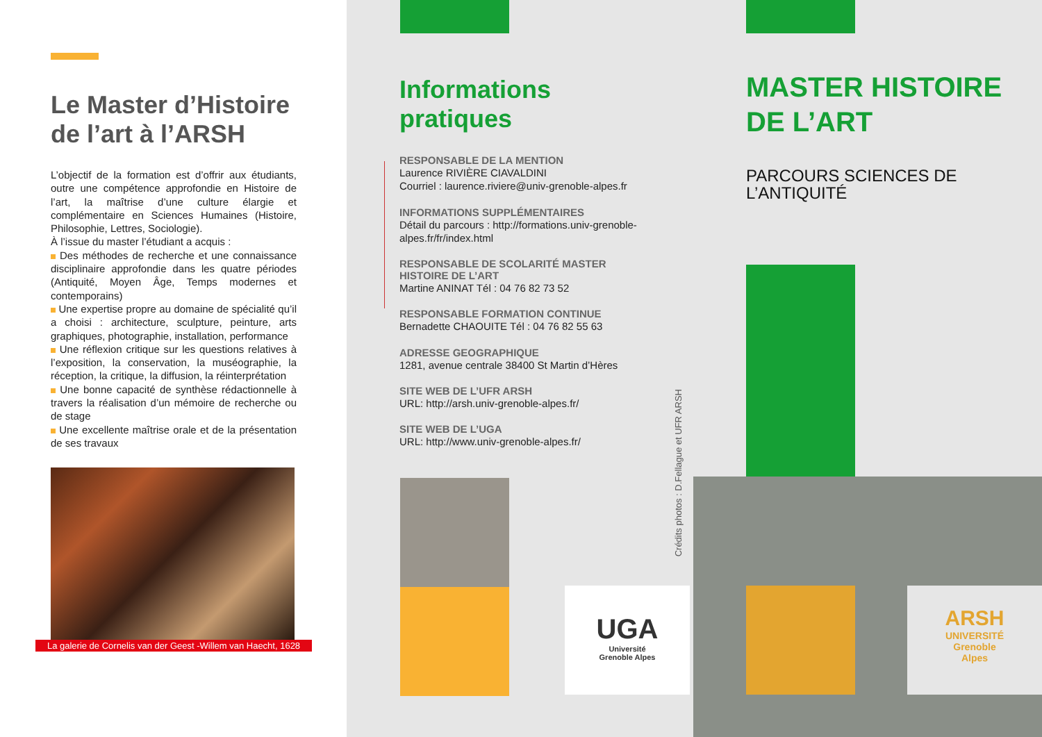Le Master d’Histoire de l’art à l’ARSH
L’objectif de la formation est d’offrir aux étudiants, outre une compétence approfondie en Histoire de l’art, la maîtrise d’une culture élargie et complémentaire en Sciences Humaines (Histoire, Philosophie, Lettres, Sociologie).
À l’issue du master l’étudiant a acquis :
Des méthodes de recherche et une connaissance disciplinaire approfondie dans les quatre périodes (Antiquité, Moyen Âge, Temps modernes et contemporains)
Une expertise propre au domaine de spécialité qu’il a choisi : architecture, sculpture, peinture, arts graphiques, photographie, installation, performance
Une réflexion critique sur les questions relatives à l’exposition, la conservation, la muséographie, la réception, la critique, la diffusion, la réinterprétation
Une bonne capacité de synthèse rédactionnelle à travers la réalisation d’un mémoire de recherche ou de stage
Une excellente maîtrise orale et de la présentation de ses travaux
La galerie de Cornelis van der Geest -Willem van Haecht, 1628
Informations pratiques
RESPONSABLE DE LA MENTION
Laurence RIVIÈRE CIAVALDINI
Courriel : laurence.riviere@univ-grenoble-alpes.fr
INFORMATIONS SUPPLÉMENTAIRES
Détail du parcours : http://formations.univ-grenoble-alpes.fr/fr/index.html
RESPONSABLE DE SCOLARITÉ MASTER HISTOIRE DE L’ART
Martine ANINAT Tél : 04 76 82 73 52
RESPONSABLE FORMATION CONTINUE
Bernadette CHAOUITE Tél : 04 76 82 55 63
ADRESSE GEOGRAPHIQUE
1281, avenue centrale 38400 St Martin d’Hères
SITE WEB DE L’UFR ARSH
URL: http://arsh.univ-grenoble-alpes.fr/
SITE WEB DE L’UGA
URL: http://www.univ-grenoble-alpes.fr/
UGA
Université
Grenoble Alpes
Crédits photos : D.Fellague et UFR ARSH
MASTER HISTOIRE DE L’ART
PARCOURS SCIENCES DE L’ANTIQUITÉ
ARSH
UNIVERSITÉ
Grenoble
Alpes